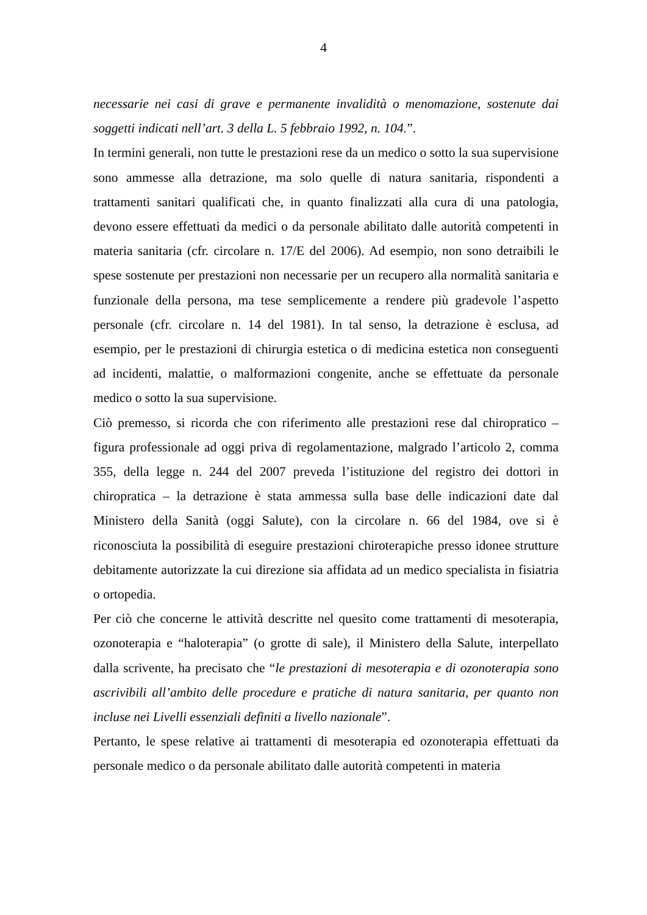4
necessarie nei casi di grave e permanente invalidità o menomazione, sostenute dai soggetti indicati nell’art. 3 della L. 5 febbraio 1992, n. 104.”.
In termini generali, non tutte le prestazioni rese da un medico o sotto la sua supervisione sono ammesse alla detrazione, ma solo quelle di natura sanitaria, rispondenti a trattamenti sanitari qualificati che, in quanto finalizzati alla cura di una patologia, devono essere effettuati da medici o da personale abilitato dalle autorità competenti in materia sanitaria (cfr. circolare n. 17/E del 2006). Ad esempio, non sono detraibili le spese sostenute per prestazioni non necessarie per un recupero alla normalità sanitaria e funzionale della persona, ma tese semplicemente a rendere più gradevole l’aspetto personale (cfr. circolare n. 14 del 1981). In tal senso, la detrazione è esclusa, ad esempio, per le prestazioni di chirurgia estetica o di medicina estetica non conseguenti ad incidenti, malattie, o malformazioni congenite, anche se effettuate da personale medico o sotto la sua supervisione.
Ciò premesso, si ricorda che con riferimento alle prestazioni rese dal chiropratico – figura professionale ad oggi priva di regolamentazione, malgrado l’articolo 2, comma 355, della legge n. 244 del 2007 preveda l’istituzione del registro dei dottori in chiropratica – la detrazione è stata ammessa sulla base delle indicazioni date dal Ministero della Sanità (oggi Salute), con la circolare n. 66 del 1984, ove si è riconosciuta la possibilità di eseguire prestazioni chiroterapiche presso idonee strutture debitamente autorizzate la cui direzione sia affidata ad un medico specialista in fisiatria o ortopedia.
Per ciò che concerne le attività descritte nel quesito come trattamenti di mesoterapia, ozonoterapia e “haloterapia” (o grotte di sale), il Ministero della Salute, interpellato dalla scrivente, ha precisato che “le prestazioni di mesoterapia e di ozonoterapia sono ascrivibili all’ambito delle procedure e pratiche di natura sanitaria, per quanto non incluse nei Livelli essenziali definiti a livello nazionale”.
Pertanto, le spese relative ai trattamenti di mesoterapia ed ozonoterapia effettuati da personale medico o da personale abilitato dalle autorità competenti in materia